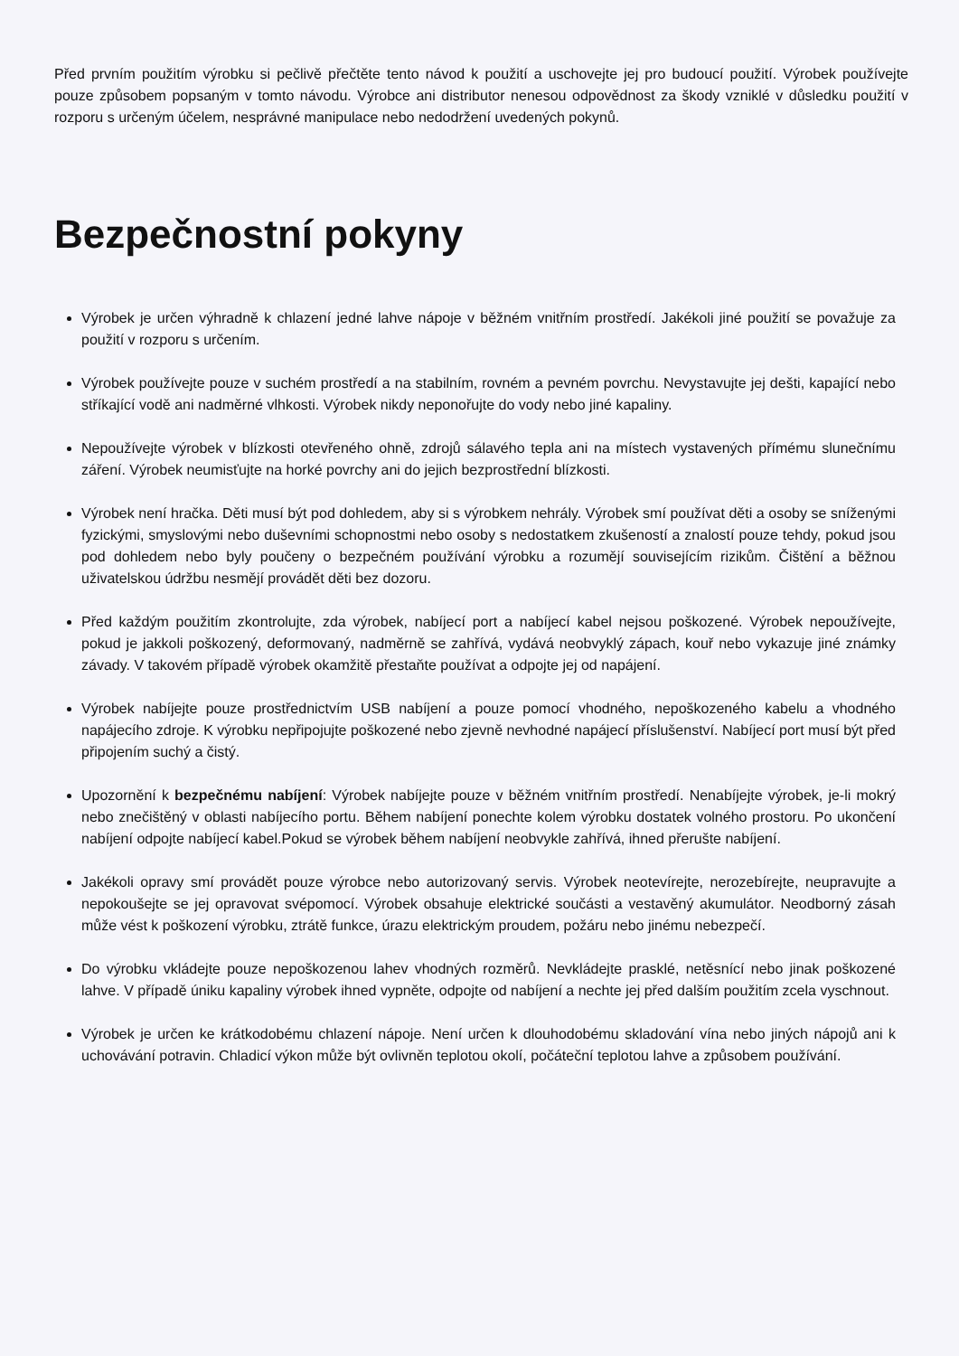Před prvním použitím výrobku si pečlivě přečtěte tento návod k použití a uschovejte jej pro budoucí použití. Výrobek používejte pouze způsobem popsaným v tomto návodu. Výrobce ani distributor nenesou odpovědnost za škody vzniklé v důsledku použití v rozporu s určeným účelem, nesprávné manipulace nebo nedodržení uvedených pokynů.
Bezpečnostní pokyny
Výrobek je určen výhradně k chlazení jedné lahve nápoje v běžném vnitřním prostředí. Jakékoli jiné použití se považuje za použití v rozporu s určením.
Výrobek používejte pouze v suchém prostředí a na stabilním, rovném a pevném povrchu. Nevystavujte jej dešti, kapající nebo stříkající vodě ani nadměrné vlhkosti. Výrobek nikdy neponořujte do vody nebo jiné kapaliny.
Nepoužívejte výrobek v blízkosti otevřeného ohně, zdrojů sálavého tepla ani na místech vystavených přímému slunečnímu záření. Výrobek neumisťujte na horké povrchy ani do jejich bezprostřední blízkosti.
Výrobek není hračka. Děti musí být pod dohledem, aby si s výrobkem nehrály. Výrobek smí používat děti a osoby se sníženými fyzickými, smyslovými nebo duševními schopnostmi nebo osoby s nedostatkem zkušeností a znalostí pouze tehdy, pokud jsou pod dohledem nebo byly poučeny o bezpečném používání výrobku a rozumějí souvisejícím rizikům. Čištění a běžnou uživatelskou údržbu nesmějí provádět děti bez dozoru.
Před každým použitím zkontrolujte, zda výrobek, nabíjecí port a nabíjecí kabel nejsou poškozené. Výrobek nepoužívejte, pokud je jakkoli poškozený, deformovaný, nadměrně se zahřívá, vydává neobvyklý zápach, kouř nebo vykazuje jiné známky závady. V takovém případě výrobek okamžitě přestaňte používat a odpojte jej od napájení.
Výrobek nabíjejte pouze prostřednictvím USB nabíjení a pouze pomocí vhodného, nepoškozeného kabelu a vhodného napájecího zdroje. K výrobku nepřipojujte poškozené nebo zjevně nevhodné napájecí příslušenství. Nabíjecí port musí být před připojením suchý a čistý.
Upozornění k bezpečnému nabíjení: Výrobek nabíjejte pouze v běžném vnitřním prostředí. Nenabíjejte výrobek, je-li mokrý nebo znečištěný v oblasti nabíjecího portu. Během nabíjení ponechte kolem výrobku dostatek volného prostoru. Po ukončení nabíjení odpojte nabíjecí kabel.Pokud se výrobek během nabíjení neobvykle zahřívá, ihned přerušte nabíjení.
Jakékoli opravy smí provádět pouze výrobce nebo autorizovaný servis. Výrobek neotevírejte, nerozebírejte, neupravujte a nepokoušejte se jej opravovat svépomocí. Výrobek obsahuje elektrické součásti a vestavěný akumulátor. Neodborný zásah může vést k poškození výrobku, ztrátě funkce, úrazu elektrickým proudem, požáru nebo jinému nebezpečí.
Do výrobku vkládejte pouze nepoškozenou lahev vhodných rozměrů. Nevkládejte prasklé, netěsnící nebo jinak poškozené lahve. V případě úniku kapaliny výrobek ihned vypněte, odpojte od nabíjení a nechte jej před dalším použitím zcela vyschnout.
Výrobek je určen ke krátkodobému chlazení nápoje. Není určen k dlouhodobému skladování vína nebo jiných nápojů ani k uchovávání potravin. Chladicí výkon může být ovlivněn teplotou okolí, počáteční teplotou lahve a způsobem používání.